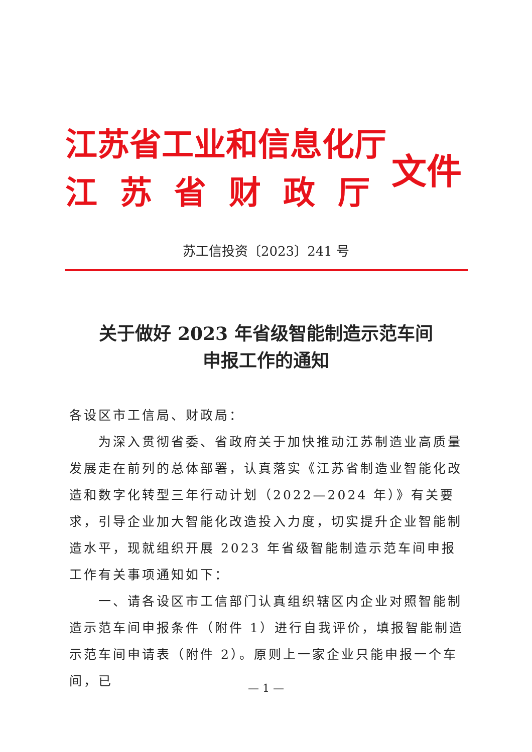江苏省工业和信息化厅
江 苏 省 财 政 厅
文件
苏工信投资〔2023〕241 号
关于做好 2023 年省级智能制造示范车间
申报工作的通知
各设区市工信局、财政局：
为深入贯彻省委、省政府关于加快推动江苏制造业高质量发展走在前列的总体部署，认真落实《江苏省制造业智能化改造和数字化转型三年行动计划（2022—2024 年）》有关要求，引导企业加大智能化改造投入力度，切实提升企业智能制造水平，现就组织开展 2023 年省级智能制造示范车间申报工作有关事项通知如下：
一、请各设区市工信部门认真组织辖区内企业对照智能制造示范车间申报条件（附件 1）进行自我评价，填报智能制造示范车间申请表（附件 2）。原则上一家企业只能申报一个车间，已
— 1 —